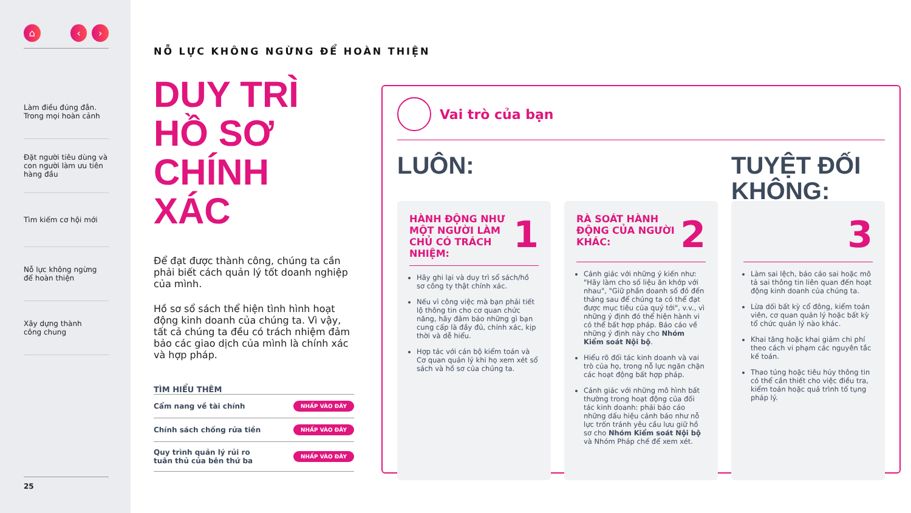⌂ ‹ ›
Làm điều đúng đắn.
Trong mọi hoàn cảnh
Đặt người tiêu dùng và con người làm ưu tiên hàng đầu
Tìm kiếm cơ hội mới
Nỗ lực không ngừng
để hoàn thiện
Xây dựng thành
công chung
25
NỖ LỰC KHÔNG NGỪNG ĐỂ HOÀN THIỆN
DUY TRÌ
HỒ SƠ
CHÍNH XÁC
Để đạt được thành công, chúng ta cần phải biết cách quản lý tốt doanh nghiệp của mình.
Hồ sơ sổ sách thể hiện tình hình hoạt động kinh doanh của chúng ta. Vì vậy, tất cả chúng ta đều có trách nhiệm đảm bảo các giao dịch của mình là chính xác và hợp pháp.
TÌM HIỂU THÊM
Cẩm nang về tài chính NHẤP VÀO ĐÂY
Chính sách chống rửa tiền NHẤP VÀO ĐÂY
Quy trình quản lý rủi ro
tuân thủ của bên thứ ba NHẤP VÀO ĐÂY
Vai trò của bạn
LUÔN:
HÀNH ĐỘNG NHƯ MỘT NGƯỜI LÀM CHỦ CÓ TRÁCH NHIỆM: 1
Hãy ghi lại và duy trì sổ sách/hồ sơ công ty thật chính xác.
Nếu vì công việc mà bạn phải tiết lộ thông tin cho cơ quan chức năng, hãy đảm bảo những gì bạn cung cấp là đầy đủ, chính xác, kịp thời và dễ hiểu.
Hợp tác với cán bộ kiểm toán và Cơ quan quản lý khi họ xem xét sổ sách và hồ sơ của chúng ta.
RÀ SOÁT HÀNH ĐỘNG CỦA NGƯỜI KHÁC: 2
Cảnh giác với những ý kiến như: "Hãy làm cho số liệu ăn khớp với nhau", "Giữ phần doanh số đó đến tháng sau để chúng ta có thể đạt được mục tiêu của quý tới", v.v., vì những ý định đó thể hiện hành vi có thể bất hợp pháp. Báo cáo về những ý định này cho Nhóm Kiểm soát Nội bộ.
Hiểu rõ đối tác kinh doanh và vai trò của họ, trong nỗ lực ngăn chặn các hoạt động bất hợp pháp.
Cảnh giác với những mô hình bất thường trong hoạt động của đối tác kinh doanh: phải báo cáo những dấu hiệu cảnh báo như nỗ lực trốn tránh yêu cầu lưu giữ hồ sơ cho Nhóm Kiểm soát Nội bộ và Nhóm Pháp chế để xem xét.
TUYỆT ĐỐI KHÔNG:
3
Làm sai lệch, báo cáo sai hoặc mô tả sai thông tin liên quan đến hoạt động kinh doanh của chúng ta.
Lừa dối bất kỳ cổ đông, kiểm toán viên, cơ quan quản lý hoặc bất kỳ tổ chức quản lý nào khác.
Khai tăng hoặc khai giảm chi phí theo cách vi phạm các nguyên tắc kế toán.
Thao túng hoặc tiêu hủy thông tin có thể cần thiết cho việc điều tra, kiểm toán hoặc quá trình tố tụng pháp lý.